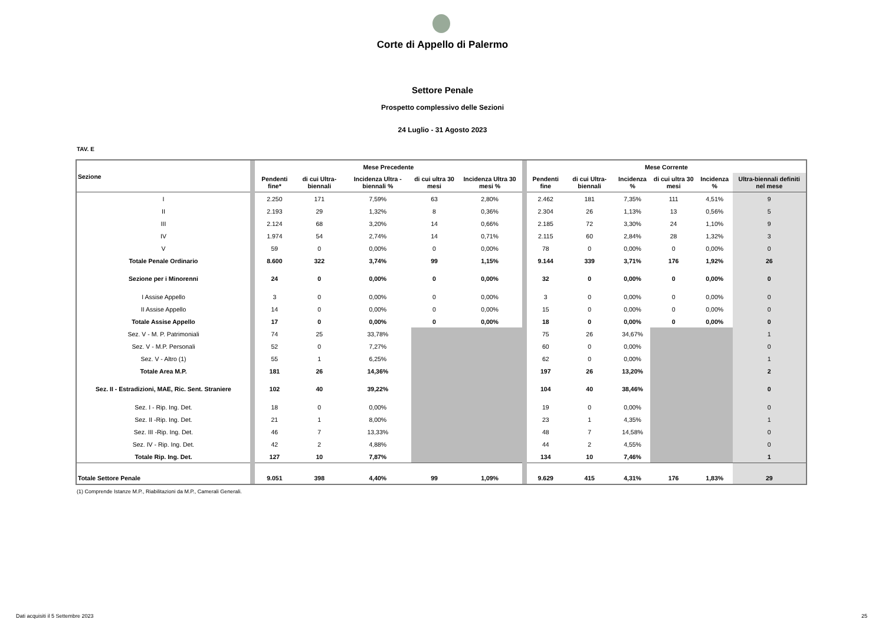Corte di Appello di Palermo
Settore Penale
Prospetto complessivo delle Sezioni
24 Luglio - 31 Agosto 2023
TAV. E
| Sezione | | Mese Precedente | | | | | | Mese Corrente | | | | | |
| | | Pendenti fine* | di cui Ultra-biennali | Incidenza Ultra -biennali % | di cui ultra 30 mesi | Incidenza Ultra 30 mesi % | | Pendenti fine | di cui Ultra-biennali | Incidenza % | di cui ultra 30 mesi | Incidenza % | Ultra-biennali definiti nel mese |
| I | | 2.250 | 171 | 7,59% | 63 | 2,80% | | 2.462 | 181 | 7,35% | 111 | 4,51% | 9 |
| II | | 2.193 | 29 | 1,32% | 8 | 0,36% | | 2.304 | 26 | 1,13% | 13 | 0,56% | 5 |
| III | | 2.124 | 68 | 3,20% | 14 | 0,66% | | 2.185 | 72 | 3,30% | 24 | 1,10% | 9 |
| IV | | 1.974 | 54 | 2,74% | 14 | 0,71% | | 2.115 | 60 | 2,84% | 28 | 1,32% | 3 |
| V | | 59 | 0 | 0,00% | 0 | 0,00% | | 78 | 0 | 0,00% | 0 | 0,00% | 0 |
| Totale Penale Ordinario | | 8.600 | 322 | 3,74% | 99 | 1,15% | | 9.144 | 339 | 3,71% | 176 | 1,92% | 26 |
| Sezione per i Minorenni | | 24 | 0 | 0,00% | 0 | 0,00% | | 32 | 0 | 0,00% | 0 | 0,00% | 0 |
| I Assise Appello | | 3 | 0 | 0,00% | 0 | 0,00% | | 3 | 0 | 0,00% | 0 | 0,00% | 0 |
| II Assise Appello | | 14 | 0 | 0,00% | 0 | 0,00% | | 15 | 0 | 0,00% | 0 | 0,00% | 0 |
| Totale Assise Appello | | 17 | 0 | 0,00% | 0 | 0,00% | | 18 | 0 | 0,00% | 0 | 0,00% | 0 |
| Sez. V - M. P. Patrimoniali | | 74 | 25 | 33,78% | | | | 75 | 26 | 34,67% | | | 1 |
| Sez. V - M.P. Personali | | 52 | 0 | 7,27% | | | | 60 | 0 | 0,00% | | | 0 |
| Sez. V - Altro (1) | | 55 | 1 | 6,25% | | | | 62 | 0 | 0,00% | | | 1 |
| Totale Area M.P. | | 181 | 26 | 14,36% | | | | 197 | 26 | 13,20% | | | 2 |
| Sez. II - Estradizioni, MAE, Ric. Sent. Straniere | | 102 | 40 | 39,22% | | | | 104 | 40 | 38,46% | | | 0 |
| Sez. I - Rip. Ing. Det. | | 18 | 0 | 0,00% | | | | 19 | 0 | 0,00% | | | 0 |
| Sez. II -Rip. Ing. Det. | | 21 | 1 | 8,00% | | | | 23 | 1 | 4,35% | | | 1 |
| Sez. III -Rip. Ing. Det. | | 46 | 7 | 13,33% | | | | 48 | 7 | 14,58% | | | 0 |
| Sez. IV - Rip. Ing. Det. | | 42 | 2 | 4,88% | | | | 44 | 2 | 4,55% | | | 0 |
| Totale Rip. Ing. Det. | | 127 | 10 | 7,87% | | | | 134 | 10 | 7,46% | | | 1 |
| Totale Settore Penale | | 9.051 | 398 | 4,40% | 99 | 1,09% | | 9.629 | 415 | 4,31% | 176 | 1,83% | 29 |
(1) Comprende Istanze M.P., Riabilitazioni da M.P., Camerali Generali.
Dati acquisiti il 5 Settembre 2023
25